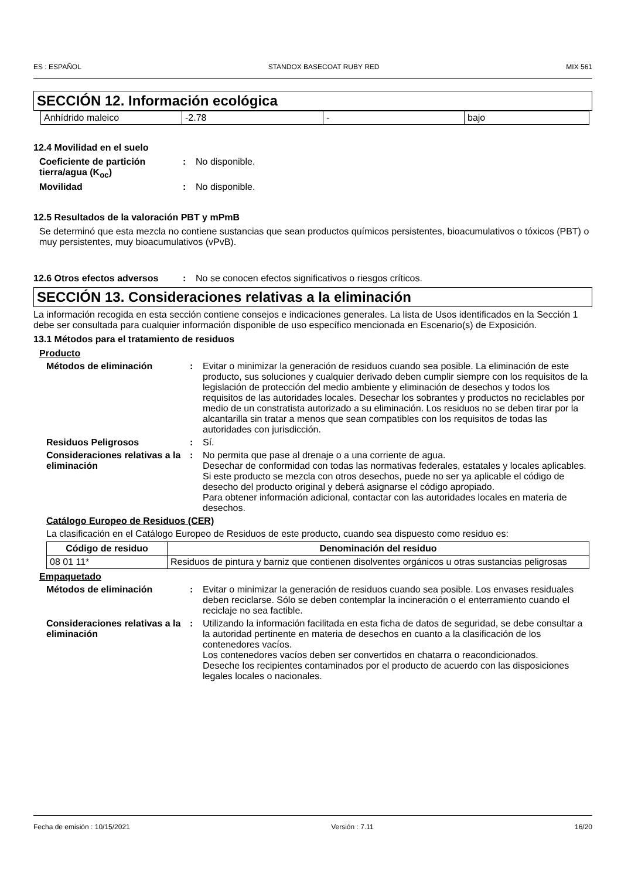ES : ESPAÑOL STANDOX BASECOAT RUBY RED MIX 561
SECCIÓN 12. Información ecológica
| Anhídrido maleico | -2.78 | - | bajo |
12.4 Movilidad en el suelo
Coeficiente de partición tierra/agua (K<sub>oc</sub>)
: No disponible.
Movilidad : No disponible.
12.5 Resultados de la valoración PBT y mPmB
Se determinó que esta mezcla no contiene sustancias que sean productos químicos persistentes, bioacumulativos o tóxicos (PBT) o muy persistentes, muy bioacumulativos (vPvB).
12.6 Otros efectos adversos
: No se conocen efectos significativos o riesgos críticos.
SECCIÓN 13. Consideraciones relativas a la eliminación
La información recogida en esta sección contiene consejos e indicaciones generales. La lista de Usos identificados en la Sección 1 debe ser consultada para cualquier información disponible de uso específico mencionada en Escenario(s) de Exposición.
13.1 Métodos para el tratamiento de residuos
Producto
Métodos de eliminación : Evitar o minimizar la generación de residuos cuando sea posible. La eliminación de este producto, sus soluciones y cualquier derivado deben cumplir siempre con los requisitos de la legislación de protección del medio ambiente y eliminación de desechos y todos los requisitos de las autoridades locales. Desechar los sobrantes y productos no reciclables por medio de un constratista autorizado a su eliminación. Los residuos no se deben tirar por la alcantarilla sin tratar a menos que sean compatibles con los requisitos de todas las autoridades con jurisdicción.
Residuos Peligrosos : Sí.
Consideraciones relativas a la eliminación
: No permita que pase al drenaje o a una corriente de agua.
Desechar de conformidad con todas las normativas federales, estatales y locales aplicables.
Si este producto se mezcla con otros desechos, puede no ser ya aplicable el código de desecho del producto original y deberá asignarse el código apropiado.
Para obtener información adicional, contactar con las autoridades locales en materia de desechos.
Catálogo Europeo de Residuos (CER)
La clasificación en el Catálogo Europeo de Residuos de este producto, cuando sea dispuesto como residuo es:
| Código de residuo | Denominación del residuo |
| --- | --- |
| 08 01 11* | Residuos de pintura y barniz que contienen disolventes orgánicos u otras sustancias peligrosas |
Empaquetado
Métodos de eliminación : Evitar o minimizar la generación de residuos cuando sea posible. Los envases residuales deben reciclarse. Sólo se deben contemplar la incineración o el enterramiento cuando el reciclaje no sea factible.
Consideraciones relativas a la eliminación
: Utilizando la información facilitada en esta ficha de datos de seguridad, se debe consultar a la autoridad pertinente en materia de desechos en cuanto a la clasificación de los contenedores vacíos.
Los contenedores vacíos deben ser convertidos en chatarra o reacondicionados.
Deseche los recipientes contaminados por el producto de acuerdo con las disposiciones legales locales o nacionales.
Fecha de emisión : 10/15/2021 Versión : 7.11 16/20